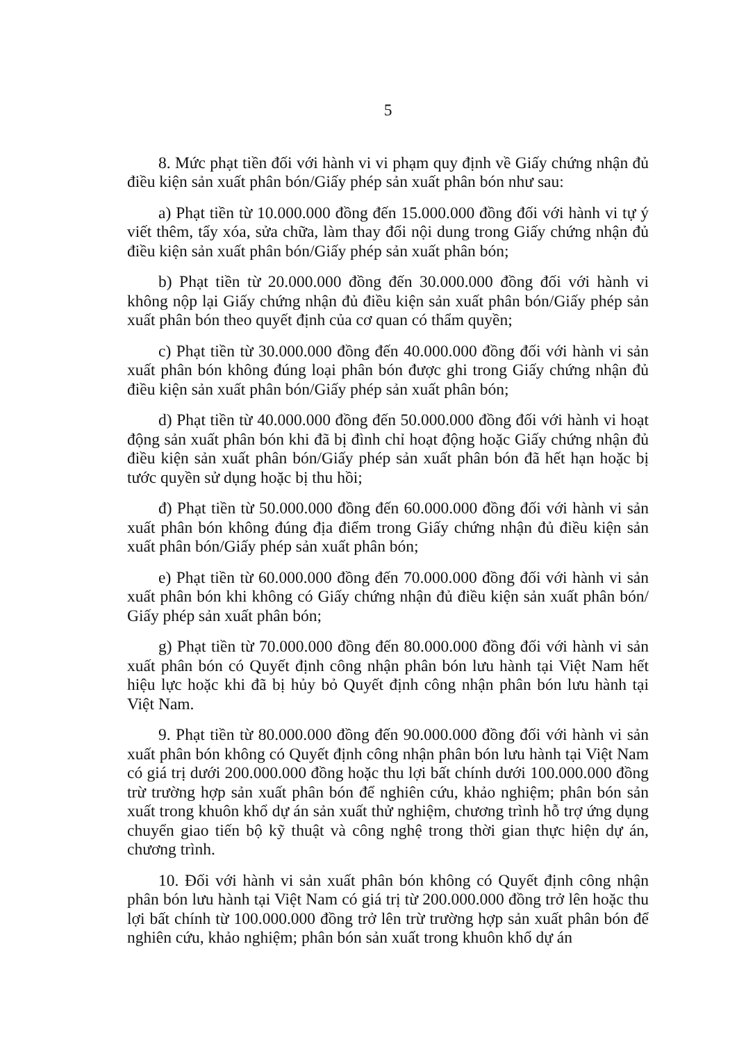5
8. Mức phạt tiền đối với hành vi vi phạm quy định về Giấy chứng nhận đủ điều kiện sản xuất phân bón/Giấy phép sản xuất phân bón như sau:
a) Phạt tiền từ 10.000.000 đồng đến 15.000.000 đồng đối với hành vi tự ý viết thêm, tẩy xóa, sửa chữa, làm thay đổi nội dung trong Giấy chứng nhận đủ điều kiện sản xuất phân bón/Giấy phép sản xuất phân bón;
b) Phạt tiền từ 20.000.000 đồng đến 30.000.000 đồng đối với hành vi không nộp lại Giấy chứng nhận đủ điều kiện sản xuất phân bón/Giấy phép sản xuất phân bón theo quyết định của cơ quan có thẩm quyền;
c) Phạt tiền từ 30.000.000 đồng đến 40.000.000 đồng đối với hành vi sản xuất phân bón không đúng loại phân bón được ghi trong Giấy chứng nhận đủ điều kiện sản xuất phân bón/Giấy phép sản xuất phân bón;
d) Phạt tiền từ 40.000.000 đồng đến 50.000.000 đồng đối với hành vi hoạt động sản xuất phân bón khi đã bị đình chỉ hoạt động hoặc Giấy chứng nhận đủ điều kiện sản xuất phân bón/Giấy phép sản xuất phân bón đã hết hạn hoặc bị tước quyền sử dụng hoặc bị thu hồi;
đ) Phạt tiền từ 50.000.000 đồng đến 60.000.000 đồng đối với hành vi sản xuất phân bón không đúng địa điểm trong Giấy chứng nhận đủ điều kiện sản xuất phân bón/Giấy phép sản xuất phân bón;
e) Phạt tiền từ 60.000.000 đồng đến 70.000.000 đồng đối với hành vi sản xuất phân bón khi không có Giấy chứng nhận đủ điều kiện sản xuất phân bón/ Giấy phép sản xuất phân bón;
g) Phạt tiền từ 70.000.000 đồng đến 80.000.000 đồng đối với hành vi sản xuất phân bón có Quyết định công nhận phân bón lưu hành tại Việt Nam hết hiệu lực hoặc khi đã bị hủy bỏ Quyết định công nhận phân bón lưu hành tại Việt Nam.
9. Phạt tiền từ 80.000.000 đồng đến 90.000.000 đồng đối với hành vi sản xuất phân bón không có Quyết định công nhận phân bón lưu hành tại Việt Nam có giá trị dưới 200.000.000 đồng hoặc thu lợi bất chính dưới 100.000.000 đồng trừ trường hợp sản xuất phân bón để nghiên cứu, khảo nghiệm; phân bón sản xuất trong khuôn khổ dự án sản xuất thử nghiệm, chương trình hỗ trợ ứng dụng chuyển giao tiến bộ kỹ thuật và công nghệ trong thời gian thực hiện dự án, chương trình.
10. Đối với hành vi sản xuất phân bón không có Quyết định công nhận phân bón lưu hành tại Việt Nam có giá trị từ 200.000.000 đồng trở lên hoặc thu lợi bất chính từ 100.000.000 đồng trở lên trừ trường hợp sản xuất phân bón để nghiên cứu, khảo nghiệm; phân bón sản xuất trong khuôn khổ dự án